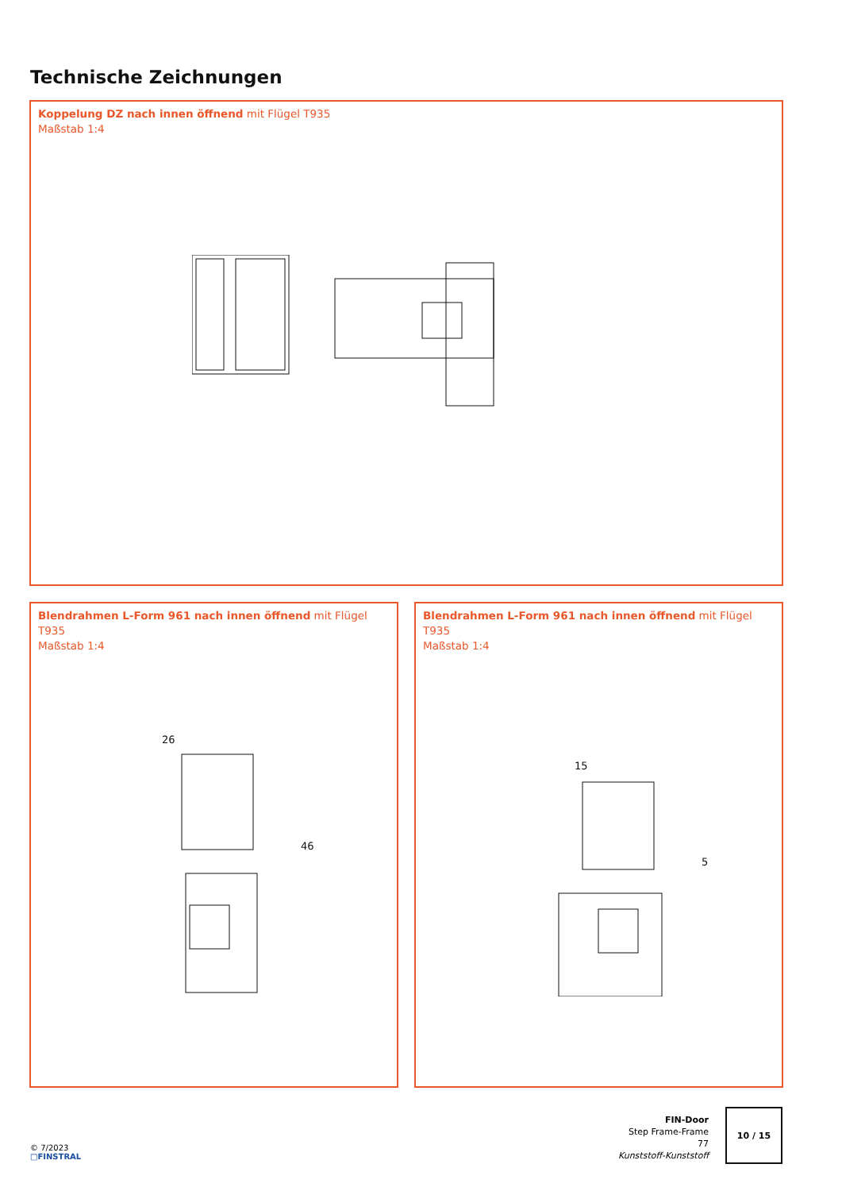Technische Zeichnungen
Koppelung DZ nach innen öffnend mit Flügel T935
Maßstab 1:4
Blendrahmen L-Form 961 nach innen öffnend mit Flügel T935
Maßstab 1:4
26
46
Blendrahmen L-Form 961 nach innen öffnend mit Flügel T935
Maßstab 1:4
15
5
© 7/2023
□FINSTRAL
FIN-Door
Step Frame-Frame
77
Kunststoff-Kunststoff
10 / 15